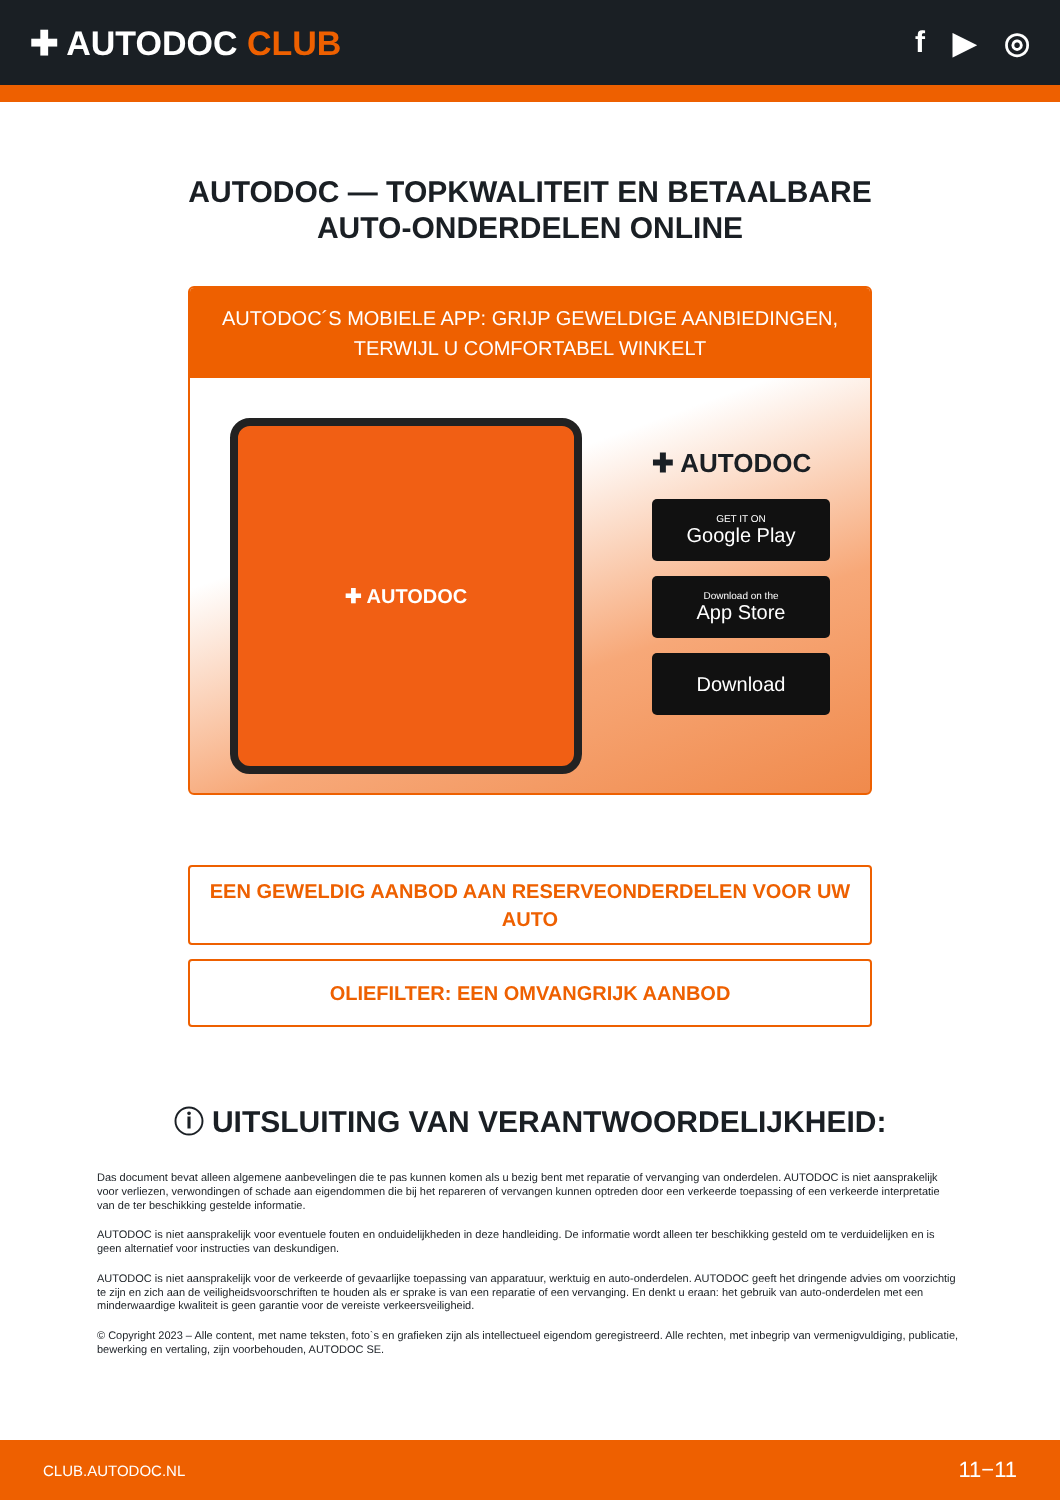✚ AUTODOC CLUB f ▶ ◎
AUTODOC — TOPKWALITEIT EN BETAALBARE AUTO-ONDERDELEN ONLINE
AUTODOC´S MOBIELE APP: GRIJP GEWELDIGE AANBIEDINGEN, TERWIJL U COMFORTABEL WINKELT
✚ AUTODOC
✚ AUTODOC
GET IT ON
Google Play
Download on the
App Store
Download
EEN GEWELDIG AANBOD AAN RESERVEONDERDELEN VOOR UW AUTO
OLIEFILTER: EEN OMVANGRIJK AANBOD
ⓘ UITSLUITING VAN VERANTWOORDELIJKHEID:
Das document bevat alleen algemene aanbevelingen die te pas kunnen komen als u bezig bent met reparatie of vervanging van onderdelen. AUTODOC is niet aansprakelijk voor verliezen, verwondingen of schade aan eigendommen die bij het repareren of vervangen kunnen optreden door een verkeerde toepassing of een verkeerde interpretatie van de ter beschikking gestelde informatie.
AUTODOC is niet aansprakelijk voor eventuele fouten en onduidelijkheden in deze handleiding. De informatie wordt alleen ter beschikking gesteld om te verduidelijken en is geen alternatief voor instructies van deskundigen.
AUTODOC is niet aansprakelijk voor de verkeerde of gevaarlijke toepassing van apparatuur, werktuig en auto-onderdelen. AUTODOC geeft het dringende advies om voorzichtig te zijn en zich aan de veiligheidsvoorschriften te houden als er sprake is van een reparatie of een vervanging. En denkt u eraan: het gebruik van auto-onderdelen met een minderwaardige kwaliteit is geen garantie voor de vereiste verkeersveiligheid.
© Copyright 2023 – Alle content, met name teksten, foto`s en grafieken zijn als intellectueel eigendom geregistreerd. Alle rechten, met inbegrip van vermenigvuldiging, publicatie, bewerking en vertaling, zijn voorbehouden, AUTODOC SE.
CLUB.AUTODOC.NL 11−11